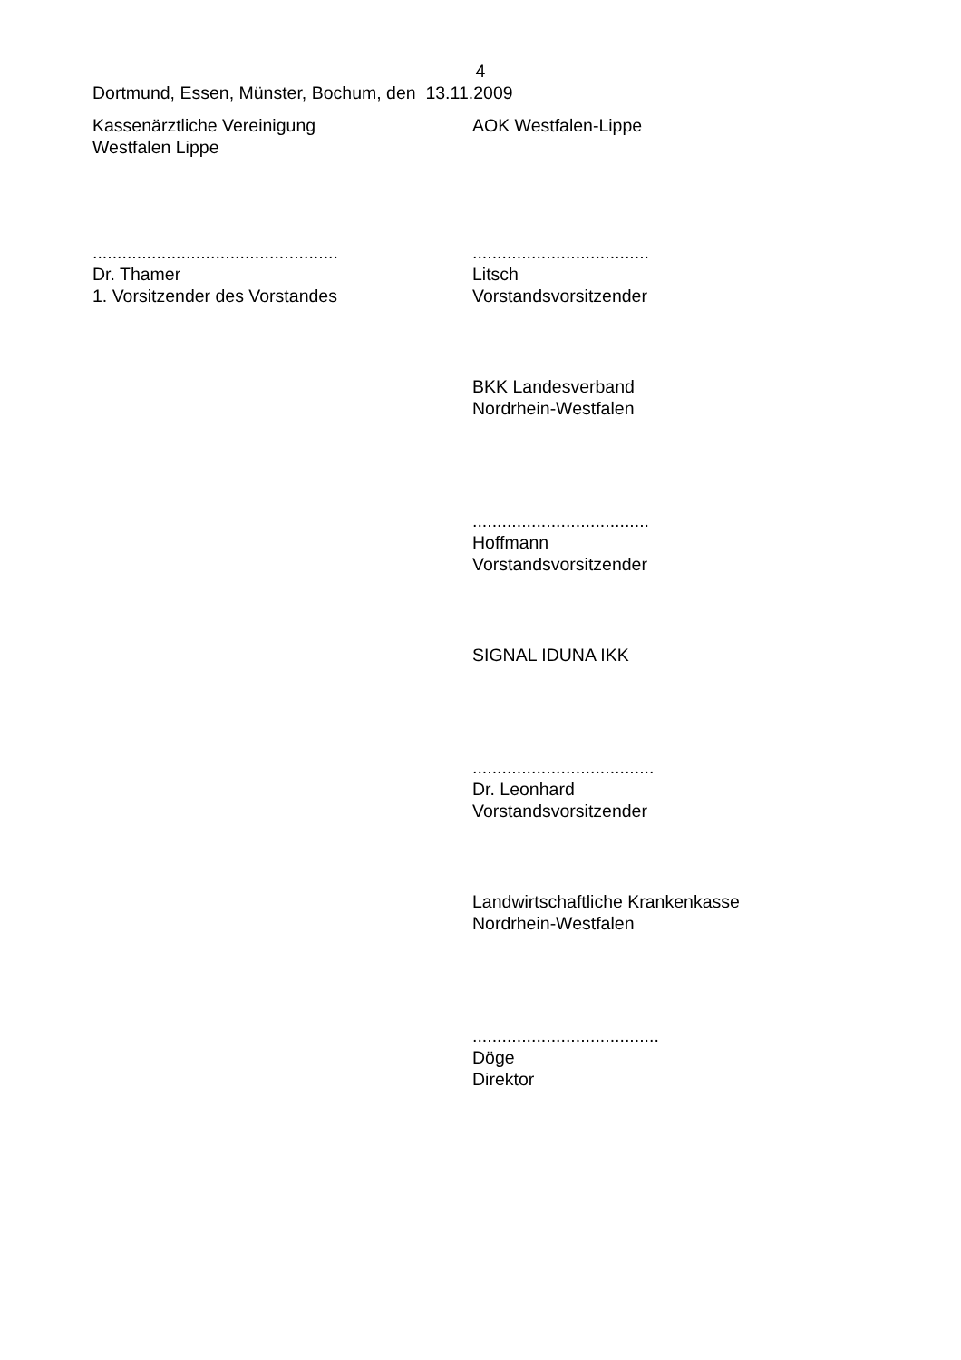4
Dortmund, Essen, Münster, Bochum, den 13.11.2009
Kassenärztliche Vereinigung
Westfalen Lippe
..................................................
Dr. Thamer
1. Vorsitzender des Vorstandes
AOK Westfalen-Lippe
....................................
Litsch
Vorstandsvorsitzender
BKK Landesverband
Nordrhein-Westfalen
....................................
Hoffmann
Vorstandsvorsitzender
SIGNAL IDUNA IKK
.....................................
Dr. Leonhard
Vorstandsvorsitzender
Landwirtschaftliche Krankenkasse
Nordrhein-Westfalen
......................................
Döge
Direktor